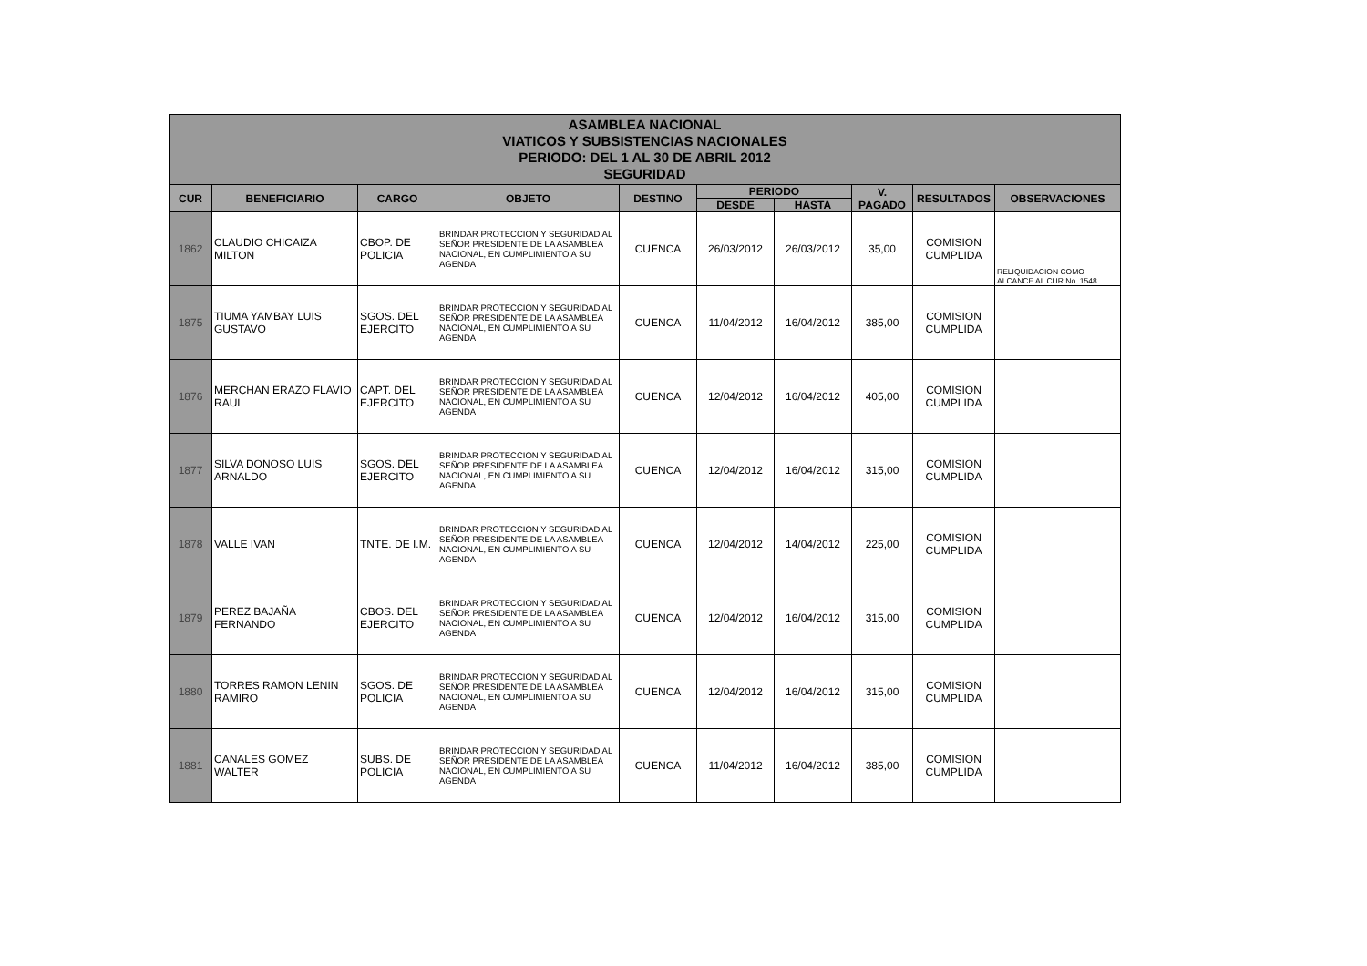ASAMBLEA NACIONAL
VIATICOS Y SUBSISTENCIAS NACIONALES
PERIODO: DEL 1 AL 30 DE ABRIL 2012
SEGURIDAD
| CUR | BENEFICIARIO | CARGO | OBJETO | DESTINO | PERIODO | | V. PAGADO | RESULTADOS | OBSERVACIONES |
| --- | --- | --- | --- | --- | --- | --- | --- | --- | --- |
| | | | | | DESDE | HASTA | | | |
| 1862 | CLAUDIO CHICAIZA MILTON | CBOP. DE POLICIA | BRINDAR PROTECCION Y SEGURIDAD AL SEÑOR PRESIDENTE DE LA ASAMBLEA NACIONAL, EN CUMPLIMIENTO A SU AGENDA | CUENCA | 26/03/2012 | 26/03/2012 | 35,00 | COMISION CUMPLIDA | RELIQUIDACION COMO ALCANCE AL CUR No. 1548 |
| 1875 | TIUMA YAMBAY LUIS GUSTAVO | SGOS. DEL EJERCITO | BRINDAR PROTECCION Y SEGURIDAD AL SEÑOR PRESIDENTE DE LA ASAMBLEA NACIONAL, EN CUMPLIMIENTO A SU AGENDA | CUENCA | 11/04/2012 | 16/04/2012 | 385,00 | COMISION CUMPLIDA | |
| 1876 | MERCHAN ERAZO FLAVIO RAUL | CAPT. DEL EJERCITO | BRINDAR PROTECCION Y SEGURIDAD AL SEÑOR PRESIDENTE DE LA ASAMBLEA NACIONAL, EN CUMPLIMIENTO A SU AGENDA | CUENCA | 12/04/2012 | 16/04/2012 | 405,00 | COMISION CUMPLIDA | |
| 1877 | SILVA DONOSO LUIS ARNALDO | SGOS. DEL EJERCITO | BRINDAR PROTECCION Y SEGURIDAD AL SEÑOR PRESIDENTE DE LA ASAMBLEA NACIONAL, EN CUMPLIMIENTO A SU AGENDA | CUENCA | 12/04/2012 | 16/04/2012 | 315,00 | COMISION CUMPLIDA | |
| 1878 | VALLE IVAN | TNTE. DE I.M. | BRINDAR PROTECCION Y SEGURIDAD AL SEÑOR PRESIDENTE DE LA ASAMBLEA NACIONAL, EN CUMPLIMIENTO A SU AGENDA | CUENCA | 12/04/2012 | 14/04/2012 | 225,00 | COMISION CUMPLIDA | |
| 1879 | PEREZ BAJAÑA FERNANDO | CBOS. DEL EJERCITO | BRINDAR PROTECCION Y SEGURIDAD AL SEÑOR PRESIDENTE DE LA ASAMBLEA NACIONAL, EN CUMPLIMIENTO A SU AGENDA | CUENCA | 12/04/2012 | 16/04/2012 | 315,00 | COMISION CUMPLIDA | |
| 1880 | TORRES RAMON LENIN RAMIRO | SGOS. DE POLICIA | BRINDAR PROTECCION Y SEGURIDAD AL SEÑOR PRESIDENTE DE LA ASAMBLEA NACIONAL, EN CUMPLIMIENTO A SU AGENDA | CUENCA | 12/04/2012 | 16/04/2012 | 315,00 | COMISION CUMPLIDA | |
| 1881 | CANALES GOMEZ WALTER | SUBS. DE POLICIA | BRINDAR PROTECCION Y SEGURIDAD AL SEÑOR PRESIDENTE DE LA ASAMBLEA NACIONAL, EN CUMPLIMIENTO A SU AGENDA | CUENCA | 11/04/2012 | 16/04/2012 | 385,00 | COMISION CUMPLIDA | |